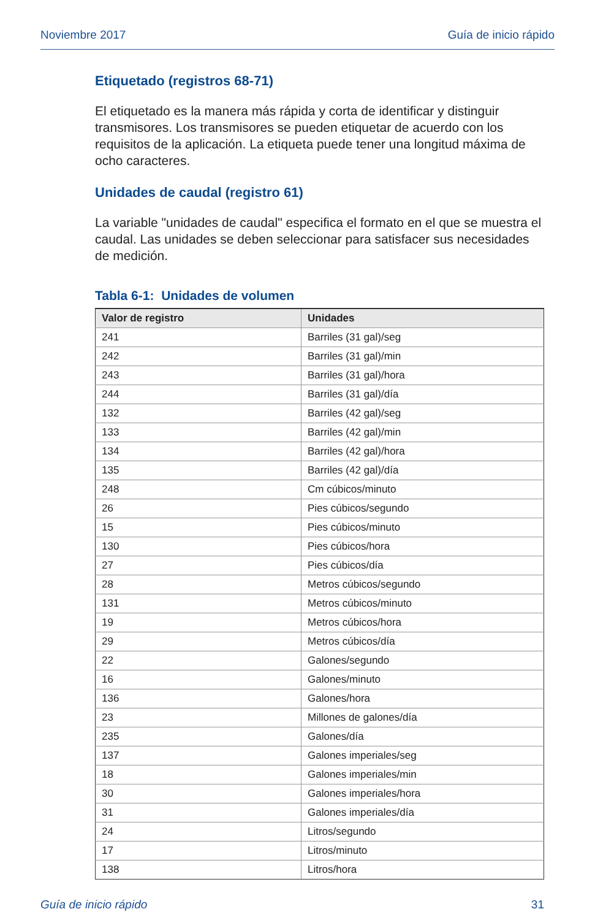Noviembre 2017 Guía de inicio rápido
Etiquetado (registros 68-71)
El etiquetado es la manera más rápida y corta de identificar y distinguir transmisores. Los transmisores se pueden etiquetar de acuerdo con los requisitos de la aplicación. La etiqueta puede tener una longitud máxima de ocho caracteres.
Unidades de caudal (registro 61)
La variable "unidades de caudal" especifica el formato en el que se muestra el caudal. Las unidades se deben seleccionar para satisfacer sus necesidades de medición.
Tabla 6-1: Unidades de volumen
| Valor de registro | Unidades |
| --- | --- |
| 241 | Barriles (31 gal)/seg |
| 242 | Barriles (31 gal)/min |
| 243 | Barriles (31 gal)/hora |
| 244 | Barriles (31 gal)/día |
| 132 | Barriles (42 gal)/seg |
| 133 | Barriles (42 gal)/min |
| 134 | Barriles (42 gal)/hora |
| 135 | Barriles (42 gal)/día |
| 248 | Cm cúbicos/minuto |
| 26 | Pies cúbicos/segundo |
| 15 | Pies cúbicos/minuto |
| 130 | Pies cúbicos/hora |
| 27 | Pies cúbicos/día |
| 28 | Metros cúbicos/segundo |
| 131 | Metros cúbicos/minuto |
| 19 | Metros cúbicos/hora |
| 29 | Metros cúbicos/día |
| 22 | Galones/segundo |
| 16 | Galones/minuto |
| 136 | Galones/hora |
| 23 | Millones de galones/día |
| 235 | Galones/día |
| 137 | Galones imperiales/seg |
| 18 | Galones imperiales/min |
| 30 | Galones imperiales/hora |
| 31 | Galones imperiales/día |
| 24 | Litros/segundo |
| 17 | Litros/minuto |
| 138 | Litros/hora |
Guía de inicio rápido 31